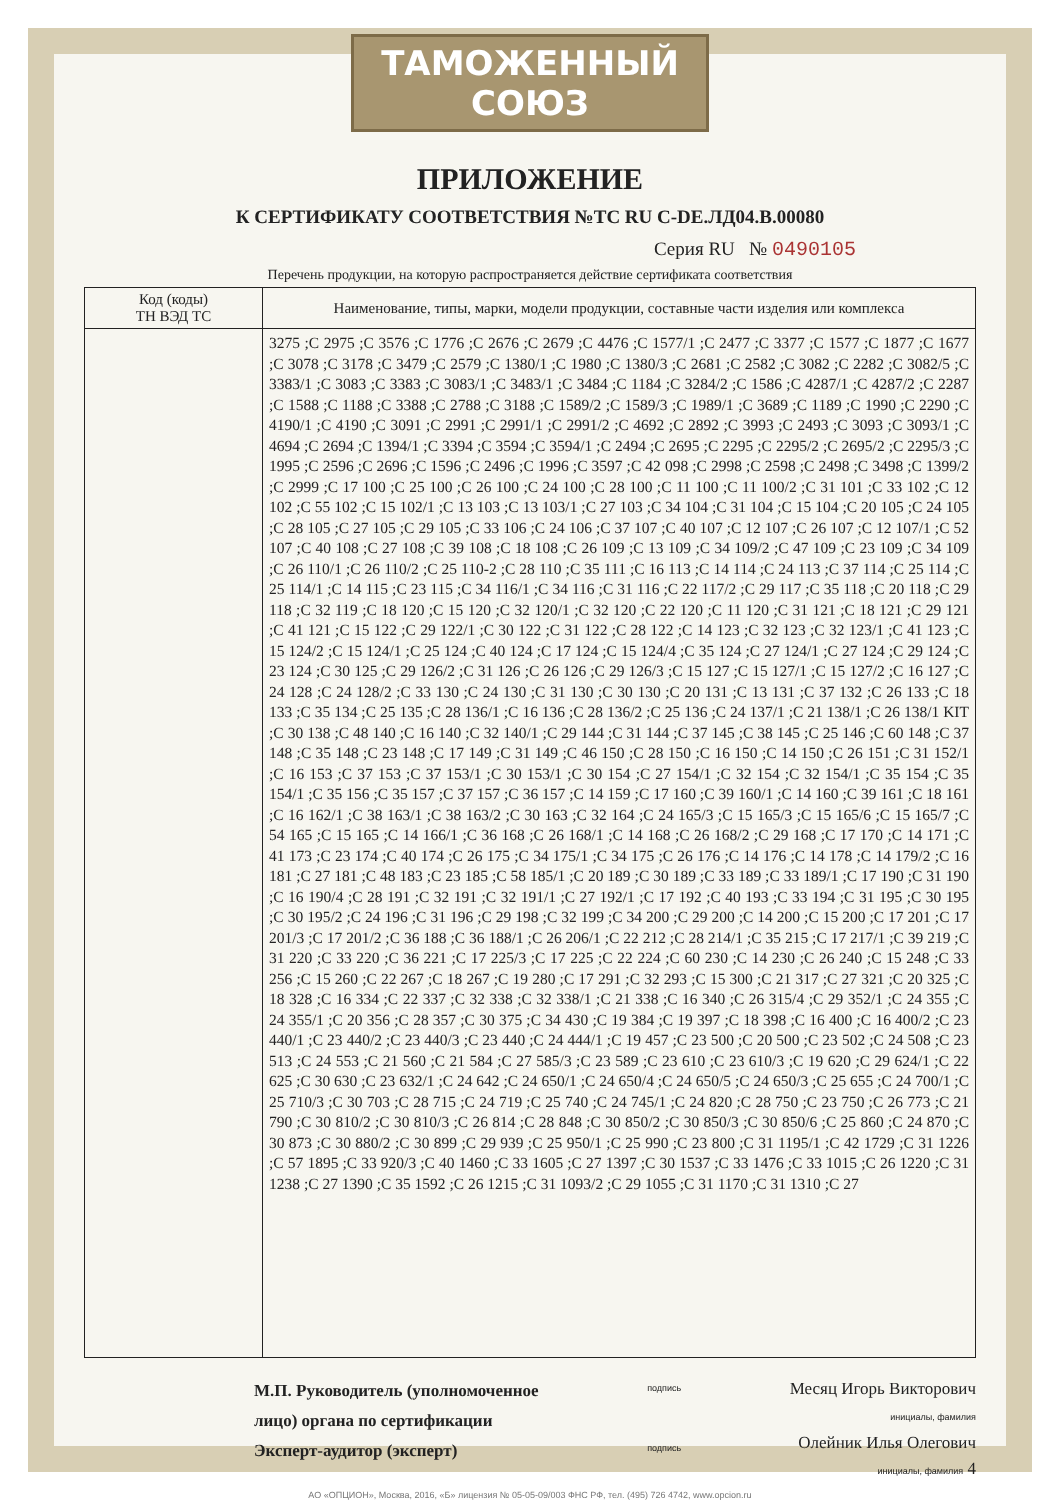ТАМОЖЕННЫЙ СОЮЗ
ПРИЛОЖЕНИЕ
К СЕРТИФИКАТУ СООТВЕТСТВИЯ №ТС RU C-DE.ЛД04.В.00080
Серия RU № 0490105
Перечень продукции, на которую распространяется действие сертификата соответствия
| Код (коды) ТН ВЭД ТС | Наименование, типы, марки, модели продукции, составные части изделия или комплекса |
| --- | --- |
| | 3275 ;C 2975 ;C 3576 ;C 1776 ;C 2676 ;C 2679 ;C 4476 ;C 1577/1 ;C 2477 ;C 3377 ;C 1577 ;C 1877 ;C 1677 ;C 3078 ;C 3178 ;C 3479 ;C 2579 ;C 1380/1 ;C 1980 ;C 1380/3 ;C 2681 ;C 2582 ;C 3082 ;C 2282 ;C 3082/5 ;C 3383/1 ;C 3083 ;C 3383 ;C 3083/1 ;C 3483/1 ;C 3484 ;C 1184 ;C 3284/2 ;C 1586 ;C 4287/1 ;C 4287/2 ;C 2287 ;C 1588 ;C 1188 ;C 3388 ;C 2788 ;C 3188 ;C 1589/2 ;C 1589/3 ;C 1989/1 ;C 3689 ;C 1189 ;C 1990 ;C 2290 ;C 4190/1 ;C 4190 ;C 3091 ;C 2991 ;C 2991/1 ;C 2991/2 ;C 4692 ;C 2892 ;C 3993 ;C 2493 ;C 3093 ;C 3093/1 ;C 4694 ;C 2694 ;C 1394/1 ;C 3394 ;C 3594 ;C 3594/1 ;C 2494 ;C 2695 ;C 2295 ;C 2295/2 ;C 2695/2 ;C 2295/3 ;C 1995 ;C 2596 ;C 2696 ;C 1596 ;C 2496 ;C 1996 ;C 3597 ;C 42 098 ;C 2998 ;C 2598 ;C 2498 ;C 3498 ;C 1399/2 ;C 2999 ;C 17 100 ;C 25 100 ;C 26 100 ;C 24 100 ;C 28 100 ;C 11 100 ;C 11 100/2 ;C 31 101 ;C 33 102 ;C 12 102 ;C 55 102 ;C 15 102/1 ;C 13 103 ;C 13 103/1 ;C 27 103 ;C 34 104 ;C 31 104 ;C 15 104 ;C 20 105 ;C 24 105 ;C 28 105 ;C 27 105 ;C 29 105 ;C 33 106 ;C 24 106 ;C 37 107 ;C 40 107 ;C 12 107 ;C 26 107 ;C 12 107/1 ;C 52 107 ;C 40 108 ;C 27 108 ;C 39 108 ;C 18 108 ;C 26 109 ;C 13 109 ;C 34 109/2 ;C 47 109 ;C 23 109 ;C 34 109 ;C 26 110/1 ;C 26 110/2 ;C 25 110-2 ;C 28 110 ;C 35 111 ;C 16 113 ;C 14 114 ;C 24 113 ;C 37 114 ;C 25 114 ;C 25 114/1 ;C 14 115 ;C 23 115 ;C 34 116/1 ;C 34 116 ;C 31 116 ;C 22 117/2 ;C 29 117 ;C 35 118 ;C 20 118 ;C 29 118 ;C 32 119 ;C 18 120 ;C 15 120 ;C 32 120/1 ;C 32 120 ;C 22 120 ;C 11 120 ;C 31 121 ;C 18 121 ;C 29 121 ;C 41 121 ;C 15 122 ;C 29 122/1 ;C 30 122 ;C 31 122 ;C 28 122 ;C 14 123 ;C 32 123 ;C 32 123/1 ;C 41 123 ;C 15 124/2 ;C 15 124/1 ;C 25 124 ;C 40 124 ;C 17 124 ;C 15 124/4 ;C 35 124 ;C 27 124/1 ;C 27 124 ;C 29 124 ;C 23 124 ;C 30 125 ;C 29 126/2 ;C 31 126 ;C 26 126 ;C 29 126/3 ;C 15 127 ;C 15 127/1 ;C 15 127/2 ;C 16 127 ;C 24 128 ;C 24 128/2 ;C 33 130 ;C 24 130 ;C 31 130 ;C 30 130 ;C 20 131 ;C 13 131 ;C 37 132 ;C 26 133 ;C 18 133 ;C 35 134 ;C 25 135 ;C 28 136/1 ;C 16 136 ;C 28 136/2 ;C 25 136 ;C 24 137/1 ;C 21 138/1 ;C 26 138/1 KIT ;C 30 138 ;C 48 140 ;C 16 140 ;C 32 140/1 ;C 29 144 ;C 31 144 ;C 37 145 ;C 38 145 ;C 25 146 ;C 60 148 ;C 37 148 ;C 35 148 ;C 23 148 ;C 17 149 ;C 31 149 ;C 46 150 ;C 28 150 ;C 16 150 ;C 14 150 ;C 26 151 ;C 31 152/1 ;C 16 153 ;C 37 153 ;C 37 153/1 ;C 30 153/1 ;C 30 154 ;C 27 154/1 ;C 32 154 ;C 32 154/1 ;C 35 154 ;C 35 154/1 ;C 35 156 ;C 35 157 ;C 37 157 ;C 36 157 ;C 14 159 ;C 17 160 ;C 39 160/1 ;C 14 160 ;C 39 161 ;C 18 161 ;C 16 162/1 ;C 38 163/1 ;C 38 163/2 ;C 30 163 ;C 32 164 ;C 24 165/3 ;C 15 165/3 ;C 15 165/6 ;C 15 165/7 ;C 54 165 ;C 15 165 ;C 14 166/1 ;C 36 168 ;C 26 168/1 ;C 14 168 ;C 26 168/2 ;C 29 168 ;C 17 170 ;C 14 171 ;C 41 173 ;C 23 174 ;C 40 174 ;C 26 175 ;C 34 175/1 ;C 34 175 ;C 26 176 ;C 14 176 ;C 14 178 ;C 14 179/2 ;C 16 181 ;C 27 181 ;C 48 183 ;C 23 185 ;C 58 185/1 ;C 20 189 ;C 30 189 ;C 33 189 ;C 33 189/1 ;C 17 190 ;C 31 190 ;C 16 190/4 ;C 28 191 ;C 32 191 ;C 32 191/1 ;C 27 192/1 ;C 17 192 ;C 40 193 ;C 33 194 ;C 31 195 ;C 30 195 ;C 30 195/2 ;C 24 196 ;C 31 196 ;C 29 198 ;C 32 199 ;C 34 200 ;C 29 200 ;C 14 200 ;C 15 200 ;C 17 201 ;C 17 201/3 ;C 17 201/2 ;C 36 188 ;C 36 188/1 ;C 26 206/1 ;C 22 212 ;C 28 214/1 ;C 35 215 ;C 17 217/1 ;C 39 219 ;C 31 220 ;C 33 220 ;C 36 221 ;C 17 225/3 ;C 17 225 ;C 22 224 ;C 60 230 ;C 14 230 ;C 26 240 ;C 15 248 ;C 33 256 ;C 15 260 ;C 22 267 ;C 18 267 ;C 19 280 ;C 17 291 ;C 32 293 ;C 15 300 ;C 21 317 ;C 27 321 ;C 20 325 ;C 18 328 ;C 16 334 ;C 22 337 ;C 32 338 ;C 32 338/1 ;C 21 338 ;C 16 340 ;C 26 315/4 ;C 29 352/1 ;C 24 355 ;C 24 355/1 ;C 20 356 ;C 28 357 ;C 30 375 ;C 34 430 ;C 19 384 ;C 19 397 ;C 18 398 ;C 16 400 ;C 16 400/2 ;C 23 440/1 ;C 23 440/2 ;C 23 440/3 ;C 23 440 ;C 24 444/1 ;C 19 457 ;C 23 500 ;C 20 500 ;C 23 502 ;C 24 508 ;C 23 513 ;C 24 553 ;C 21 560 ;C 21 584 ;C 27 585/3 ;C 23 589 ;C 23 610 ;C 23 610/3 ;C 19 620 ;C 29 624/1 ;C 22 625 ;C 30 630 ;C 23 632/1 ;C 24 642 ;C 24 650/1 ;C 24 650/4 ;C 24 650/5 ;C 24 650/3 ;C 25 655 ;C 24 700/1 ;C 25 710/3 ;C 30 703 ;C 28 715 ;C 24 719 ;C 25 740 ;C 24 745/1 ;C 24 820 ;C 28 750 ;C 23 750 ;C 26 773 ;C 21 790 ;C 30 810/2 ;C 30 810/3 ;C 26 814 ;C 28 848 ;C 30 850/2 ;C 30 850/3 ;C 30 850/6 ;C 25 860 ;C 24 870 ;C 30 873 ;C 30 880/2 ;C 30 899 ;C 29 939 ;C 25 950/1 ;C 25 990 ;C 23 800 ;C 31 1195/1 ;C 42 1729 ;C 31 1226 ;C 57 1895 ;C 33 920/3 ;C 40 1460 ;C 33 1605 ;C 27 1397 ;C 30 1537 ;C 33 1476 ;C 33 1015 ;C 26 1220 ;C 31 1238 ;C 27 1390 ;C 35 1592 ;C 26 1215 ;C 31 1093/2 ;C 29 1055 ;C 31 1170 ;C 31 1310 ;C 27 |
М.П. Руководитель (уполномоченное
лицо) органа по сертификации
Эксперт-аудитор (эксперт)
подпись
подпись
Месяц Игорь Викторович
инициалы, фамилия
Олейник Илья Олегович
инициалы, фамилия 4
АО «ОПЦИОН», Москва, 2016, «Б» лицензия № 05-05-09/003 ФНС РФ, тел. (495) 726 4742, www.opcion.ru